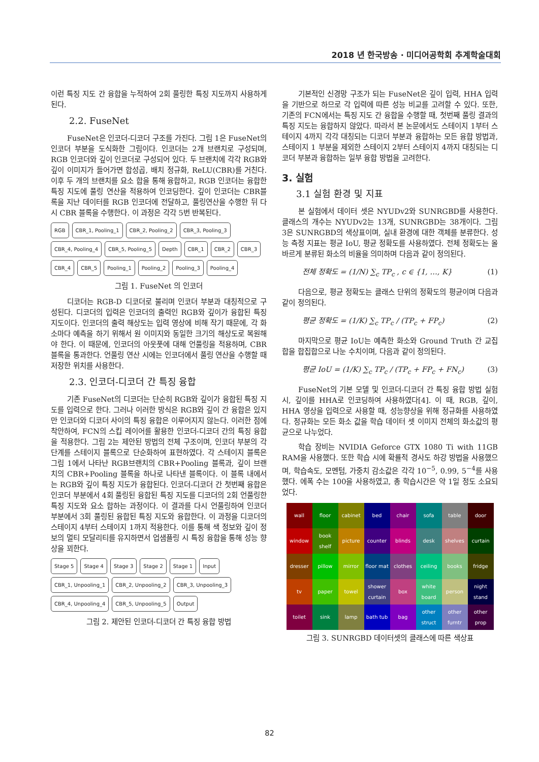2018 년 한국방송 · 미디어공학회 추계학술대회
이런 특징 지도 간 융합을 누적하여 2회 풀링한 특징 지도까지 사용하게 된다.
2.2. FuseNet
FuseNet은 인코더-디코더 구조를 가진다. 그림 1은 FuseNet의 인코더 부분을 도식화한 그림이다. 인코더는 2개 브랜치로 구성되며, RGB 인코더와 깊이 인코더로 구성되어 있다. 두 브랜치에 각각 RGB와 깊이 이미지가 들어가면 합성곱, 배치 정규화, ReLU(CBR)를 거친다. 이후 두 개의 브랜치를 요소 합을 통해 융합하고, RGB 인코더는 융합한 특징 지도에 풀링 연산을 적용하여 인코딩한다. 깊이 인코더는 CBR블록을 지난 데이터를 RGB 인코더에 전달하고, 풀링연산을 수행한 뒤 다시 CBR 블록을 수행한다. 이 과정은 각각 5번 반복된다.
RGB CBR_1, Pooling_1 CBR_2, Pooling_2 CBR_3, Pooling_3 CBR_4, Pooling_4 CBR_5, Pooling_5 Depth CBR_1 CBR_2 CBR_3 CBR_4 CBR_5 Pooling_1 Pooling_2 Pooling_3 Pooling_4
그림 1. FuseNet 의 인코더
디코더는 RGB-D 디코더로 불리며 인코더 부분과 대칭적으로 구성된다. 디코더의 입력은 인코더의 출력인 RGB와 깊이가 융합된 특징 지도이다. 인코더의 출력 해상도는 입력 영상에 비해 작기 때문에, 각 화소마다 예측을 하기 위해서 원 이미지와 동일한 크기의 해상도로 복원해야 한다. 이 때문에, 인코더의 아웃풋에 대해 언풀링을 적용하며, CBR블록을 통과한다. 언풀링 연산 시에는 인코더에서 풀링 연산을 수행할 때 저장한 위치를 사용한다.
2.3. 인코더-디코더 간 특징 융합
기존 FuseNet의 디코더는 단순히 RGB와 깊이가 융합된 특징 지도를 입력으로 한다. 그러나 이러한 방식은 RGB와 깊이 간 융합은 있지만 인코더와 디코더 사이의 특징 융합은 이루어지지 않는다. 이러한 점에 착안하여, FCN의 스킵 레이어를 활용한 인코더-디코더 간의 특징 융합을 적용한다. 그림 2는 제안된 방법의 전체 구조이며, 인코더 부분의 각 단계를 스테이지 블록으로 단순화하여 표현하였다. 각 스테이지 블록은 그림 1에서 나타난 RGB브랜치의 CBR+Pooling 블록과, 깊이 브랜치의 CBR+Pooling 블록을 하나로 나타낸 블록이다. 이 블록 내에서는 RGB와 깊이 특징 지도가 융합된다. 인코더-디코더 간 첫번째 융합은 인코더 부분에서 4회 풀링된 융합된 특징 지도를 디코더의 2회 언풀링한 특징 지도와 요소 합하는 과정이다. 이 결과를 다시 언풀링하여 인코더 부분에서 3회 풀링된 융합된 특징 지도와 융합한다. 이 과정을 디코더의 스테이지 4부터 스테이지 1까지 적용한다. 이를 통해 색 정보와 깊이 정보의 멀티 모달리티를 유지하면서 업샘플링 시 특징 융합을 통해 성능 향상을 꾀한다.
Stage 5 Stage 4 Stage 3 Stage 2 Stage 1 Input CBR_1, Unpooling_1 CBR_2, Unpooling_2 CBR_3, Unpooling_3 CBR_4, Unpooling_4 CBR_5, Unpooling_5 Output
그림 2. 제안된 인코더-디코더 간 특징 융합 방법
기본적인 신경망 구조가 되는 FuseNet은 깊이 입력, HHA 입력을 기반으로 하므로 각 입력에 따른 성능 비교를 고려할 수 있다. 또한, 기존의 FCN에서는 특징 지도 간 융합을 수행할 때, 첫번째 풀링 결과의 특징 지도는 융합하지 않았다. 따라서 본 논문에서도 스테이지 1부터 스테이지 4까지 각각 대칭되는 디코더 부분과 융합하는 모든 융합 방법과, 스테이지 1 부분을 제외한 스테이지 2부터 스테이지 4까지 대칭되는 디코더 부분과 융합하는 일부 융합 방법을 고려한다.
3. 실험
3.1 실험 환경 및 지표
본 실험에서 데이터 셋은 NYUDv2와 SUNRGBD를 사용한다. 클래스의 개수는 NYUDv2는 13개, SUNRGBD는 38개이다. 그림 3은 SUNRGBD의 색상표이며, 실내 환경에 대한 객체를 분류한다. 성능 측정 지표는 평균 IoU, 평균 정확도를 사용하였다. 전체 정확도는 올바르게 분류된 화소의 비율을 의미하며 다음과 같이 정의된다.
전체 정확도 = (1/N) ∑<sub>c</sub> TP<sub>c</sub> , c ∈ {1, …, K} (1)
다음으로, 평균 정확도는 클래스 단위의 정확도의 평균이며 다음과 같이 정의된다.
평균 정확도 = (1/K) ∑<sub>c</sub> TP<sub>c</sub> / (TP<sub>c</sub> + FP<sub>c</sub>) (2)
마지막으로 평균 IoU는 예측한 화소와 Ground Truth 간 교집합을 합집합으로 나눈 수치이며, 다음과 같이 정의된다.
평균 IoU = (1/K) ∑<sub>c</sub> TP<sub>c</sub> / (TP<sub>c</sub> + FP<sub>c</sub> + FN<sub>c</sub>) (3)
FuseNet의 기본 모델 및 인코더-디코더 간 특징 융합 방법 실험 시, 깊이를 HHA로 인코딩하여 사용하였다[4]. 이 때, RGB, 깊이, HHA 영상을 입력으로 사용할 때, 성능향상을 위해 정규화를 사용하였다. 정규화는 모든 화소 값을 학습 데이터 셋 이미지 전체의 화소값의 평균으로 나누었다.
학습 장비는 NVIDIA Geforce GTX 1080 Ti with 11GB RAM을 사용했다. 또한 학습 시에 확률적 경사도 하강 방법을 사용했으며, 학습속도, 모멘텀, 가중치 감소값은 각각 10<sup>−5</sup>, 0.99, 5<sup>−4</sup>를 사용했다. 에폭 수는 100을 사용하였고, 총 학습시간은 약 1일 정도 소요되었다.
| wall | floor | cabinet | bed | chair | sofa | table | door |
| window | book shelf | picture | counter | blinds | desk | shelves | curtain |
| dresser | pillow | mirror | floor mat | clothes | ceiling | books | fridge |
| tv | paper | towel | shower curtain | box | white board | person | night stand |
| toilet | sink | lamp | bath tub | bag | other struct | other furntr | other prop |
그림 3. SUNRGBD 데이터셋의 클래스에 따른 색상표
82